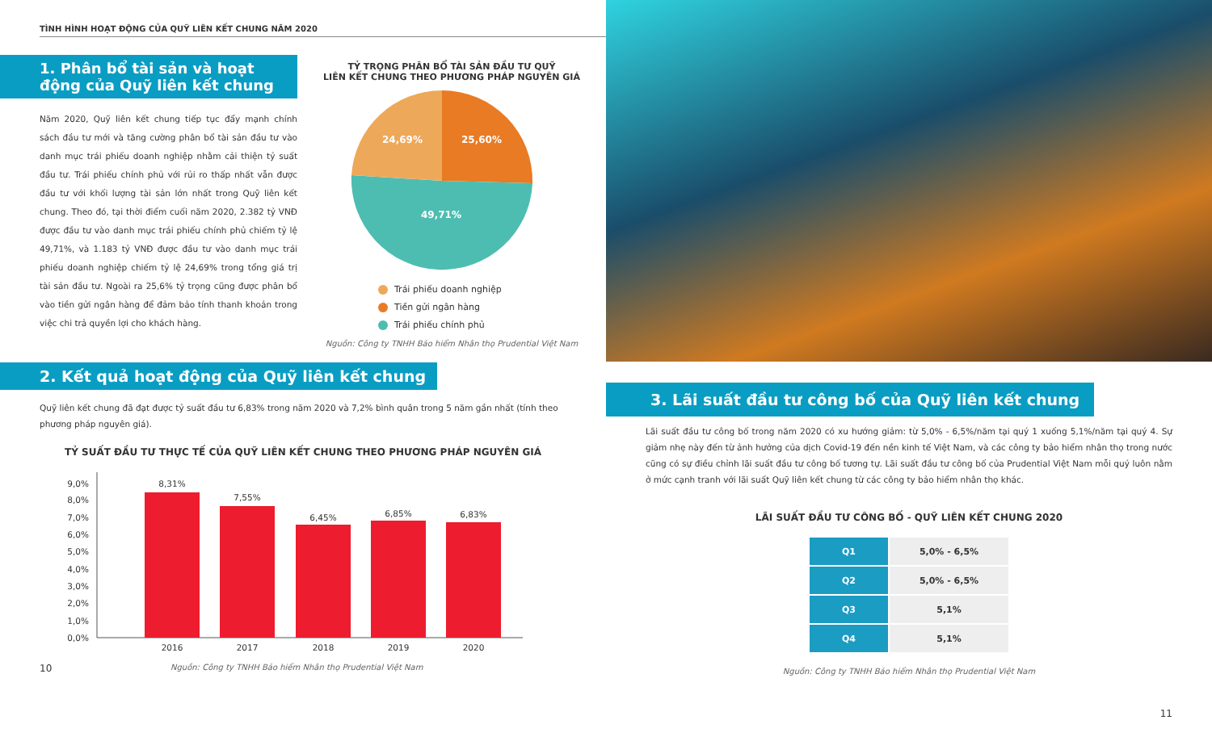TÌNH HÌNH HOẠT ĐỘNG CỦA QUỸ LIÊN KẾT CHUNG NĂM 2020
1. Phân bổ tài sản và hoạt động của Quỹ liên kết chung
Năm 2020, Quỹ liên kết chung tiếp tục đẩy mạnh chính sách đầu tư mới và tăng cường phân bổ tài sản đầu tư vào danh mục trái phiếu doanh nghiệp nhằm cải thiện tỷ suất đầu tư. Trái phiếu chính phủ với rủi ro thấp nhất vẫn được đầu tư với khối lượng tài sản lớn nhất trong Quỹ liên kết chung. Theo đó, tại thời điểm cuối năm 2020, 2.382 tỷ VNĐ được đầu tư vào danh mục trái phiếu chính phủ chiếm tỷ lệ 49,71%, và 1.183 tỷ VNĐ được đầu tư vào danh mục trái phiếu doanh nghiệp chiếm tỷ lệ 24,69% trong tổng giá trị tài sản đầu tư. Ngoài ra 25,6% tỷ trọng cũng được phân bổ vào tiền gửi ngân hàng để đảm bảo tính thanh khoản trong việc chi trả quyền lợi cho khách hàng.
TỶ TRỌNG PHÂN BỔ TÀI SẢN ĐẦU TƯ QUỸ
LIÊN KẾT CHUNG THEO PHƯƠNG PHÁP NGUYÊN GIÁ
25,60%
24,69%
49,71%
Trái phiếu doanh nghiệp
Tiền gửi ngân hàng
Trái phiếu chính phủ
Nguồn: Công ty TNHH Bảo hiểm Nhân thọ Prudential Việt Nam
2. Kết quả hoạt động của Quỹ liên kết chung
Quỹ liên kết chung đã đạt được tỷ suất đầu tư 6,83% trong năm 2020 và 7,2% bình quân trong 5 năm gần nhất (tính theo phương pháp nguyên giá).
TỶ SUẤT ĐẦU TƯ THỰC TẾ CỦA QUỸ LIÊN KẾT CHUNG THEO PHƯƠNG PHÁP NGUYÊN GIÁ
0,0%
1,0%
2,0%
3,0%
4,0%
5,0%
6,0%
7,0%
8,0%
9,0%
8,31%
7,55%
6,45%
6,85%
6,83%
2016
2017
2018
2019
2020
10 Nguồn: Công ty TNHH Bảo hiểm Nhân thọ Prudential Việt Nam
3. Lãi suất đầu tư công bố của Quỹ liên kết chung
Lãi suất đầu tư công bố trong năm 2020 có xu hướng giảm: từ 5,0% - 6,5%/năm tại quý 1 xuống 5,1%/năm tại quý 4. Sự giảm nhẹ này đến từ ảnh hưởng của dịch Covid-19 đến nền kinh tế Việt Nam, và các công ty bảo hiểm nhân thọ trong nước cũng có sự điều chỉnh lãi suất đầu tư công bố tương tự. Lãi suất đầu tư công bố của Prudential Việt Nam mỗi quý luôn nằm ở mức cạnh tranh với lãi suất Quỹ liên kết chung từ các công ty bảo hiểm nhân thọ khác.
LÃI SUẤT ĐẦU TƯ CÔNG BỐ - QUỸ LIÊN KẾT CHUNG 2020
| Q1 | 5,0% - 6,5% |
| Q2 | 5,0% - 6,5% |
| Q3 | 5,1% |
| Q4 | 5,1% |
Nguồn: Công ty TNHH Bảo hiểm Nhân thọ Prudential Việt Nam
11